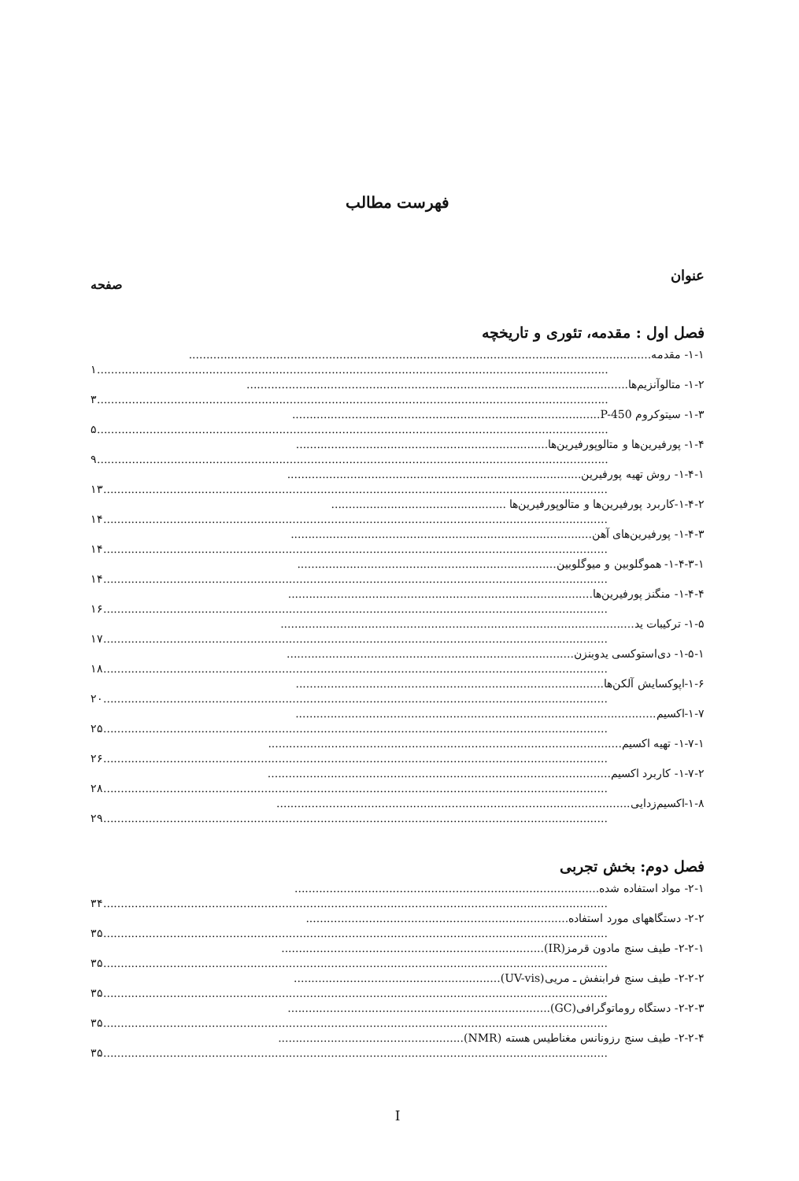فهرست مطالب
عنوان
صفحه
فصل اول : مقدمه، تئوری و تاریخچه
۱-۱- مقدمه....................................................................................................................................
۱..................................................................................................................................................
۱-۲- متالوآنزیم‌ها.............................................................................................................
۳..................................................................................................................................................
۱-۳- سیتوکروم P-450........................................................................................
۵..................................................................................................................................................
۱-۴- پورفیرین‌ها و متالوپورفیرین‌ها........................................................................
۹..................................................................................................................................................
۱-۴-۱- روش تهیه پورفیرین....................................................................................
۱۳................................................................................................................................................
۱-۴-۲-کاربرد پورفیرین‌ها و متالوپورفیرین‌ها ..................................................
۱۴................................................................................................................................................
۱-۴-۳- پورفیرین‌های آهن......................................................................................
۱۴................................................................................................................................................
۱-۴-۳-۱- هموگلوبین و میوگلوبین..........................................................................
۱۴................................................................................................................................................
۱-۴-۴- منگنز پورفیرین‌ها.......................................................................................
۱۶................................................................................................................................................
۱-۵- ترکیبات ید.....................................................................................................
۱۷................................................................................................................................................
۱-۵-۱- دی‌استوکسی یدوبنزن..................................................................................
۱۸................................................................................................................................................
۱-۶-اپوکسایش آلکن‌ها........................................................................................
۲۰................................................................................................................................................
۱-۷-اکسیم.......................................................................................................
۲۵................................................................................................................................................
۱-۷-۱- تهیه اکسیم.....................................................................................................
۲۶................................................................................................................................................
۱-۷-۲- کاربرد اکسیم..................................................................................................
۲۸................................................................................................................................................
۱-۸-اکسیم‌زدایی.....................................................................................................
۲۹................................................................................................................................................
فصل دوم: بخش تجربی
۲-۱- مواد استفاده شده.......................................................................................
۳۴................................................................................................................................................
۲-۲- دستگاههای مورد استفاده...........................................................................
۳۵................................................................................................................................................
۲-۲-۱- طیف سنج مادون قرمز(IR)...........................................................................
۳۵................................................................................................................................................
۲-۲-۲- طیف سنج فرابنفش ـ مریی(UV-vis)...........................................................
۳۵................................................................................................................................................
۲-۲-۳- دستگاه روماتوگرافی(GC)...........................................................................
۳۵................................................................................................................................................
۲-۲-۴- طیف سنج رزونانس مغناطیس هسته (NMR).....................................................
۳۵................................................................................................................................................
I